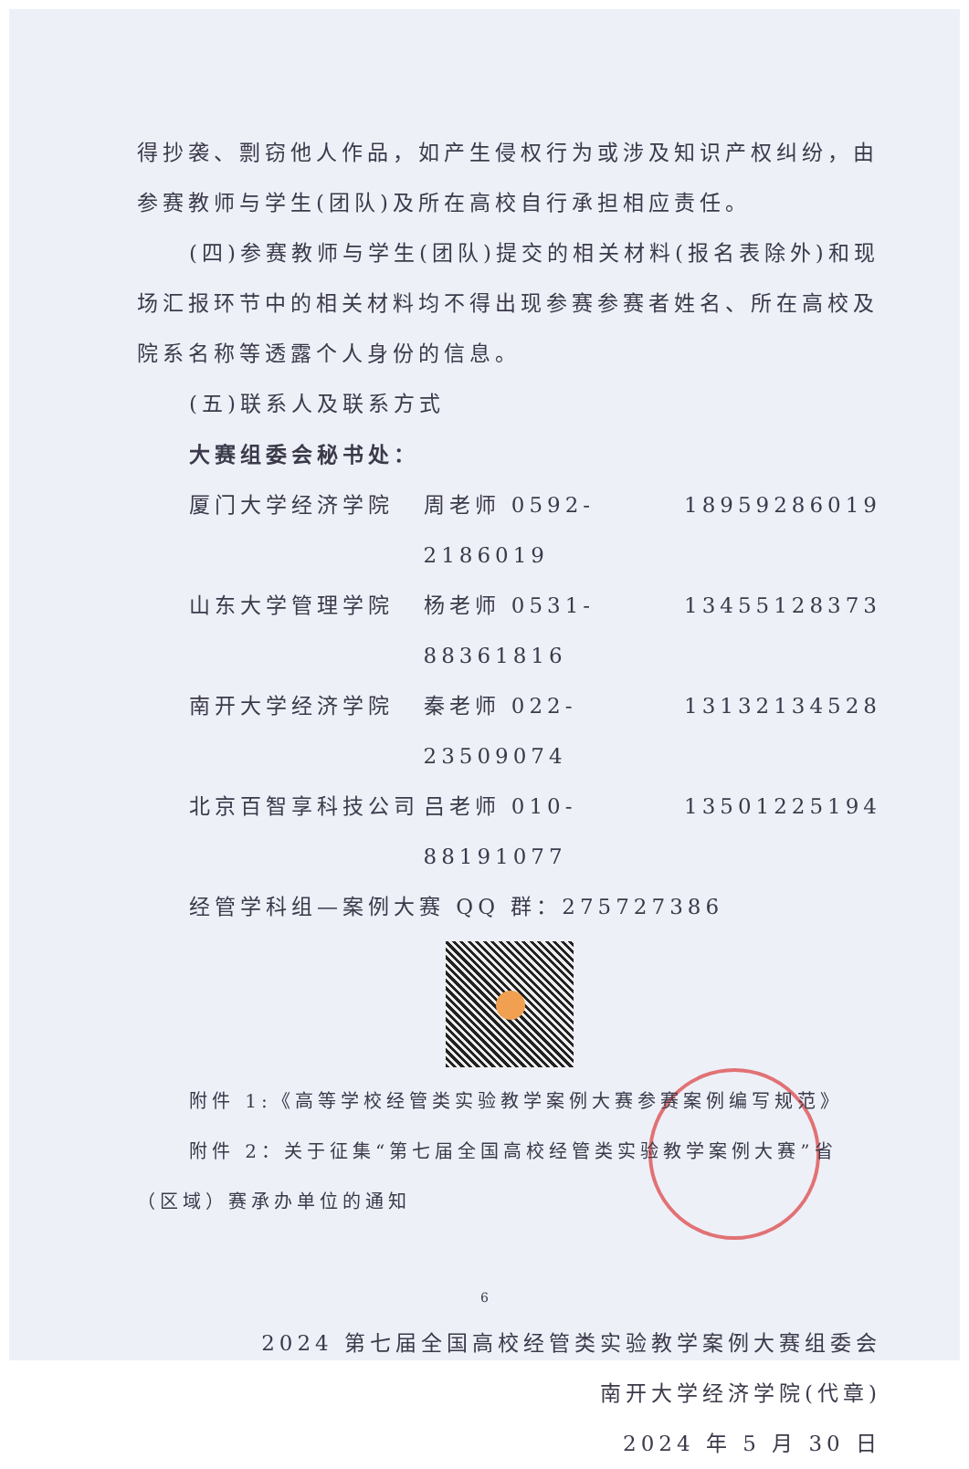得抄袭、剽窃他人作品，如产生侵权行为或涉及知识产权纠纷，由参赛教师与学生(团队)及所在高校自行承担相应责任。
(四)参赛教师与学生(团队)提交的相关材料(报名表除外)和现场汇报环节中的相关材料均不得出现参赛参赛者姓名、所在高校及院系名称等透露个人身份的信息。
(五)联系人及联系方式
大赛组委会秘书处：
厦门大学经济学院 周老师 0592-2186019 18959286019
山东大学管理学院 杨老师 0531-88361816 13455128373
南开大学经济学院 秦老师 022-23509074 13132134528
北京百智享科技公司 吕老师 010-88191077 13501225194
经管学科组—案例大赛 QQ 群：275727386
附件 1:《高等学校经管类实验教学案例大赛参赛案例编写规范》
附件 2：关于征集“第七届全国高校经管类实验教学案例大赛”省（区域）赛承办单位的通知
2024 第七届全国高校经管类实验教学案例大赛组委会
南开大学经济学院(代章)
2024 年 5 月 30 日
6